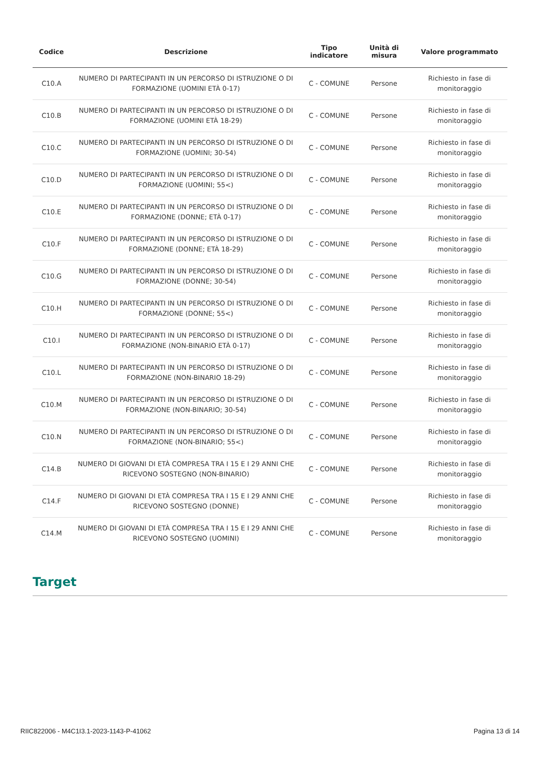| Codice | Descrizione | Tipo indicatore | Unità di misura | Valore programmato |
| --- | --- | --- | --- | --- |
| C10.A | NUMERO DI PARTECIPANTI IN UN PERCORSO DI ISTRUZIONE O DI FORMAZIONE (UOMINI ETÀ 0-17) | C - COMUNE | Persone | Richiesto in fase di monitoraggio |
| C10.B | NUMERO DI PARTECIPANTI IN UN PERCORSO DI ISTRUZIONE O DI FORMAZIONE (UOMINI ETÀ 18-29) | C - COMUNE | Persone | Richiesto in fase di monitoraggio |
| C10.C | NUMERO DI PARTECIPANTI IN UN PERCORSO DI ISTRUZIONE O DI FORMAZIONE (UOMINI; 30-54) | C - COMUNE | Persone | Richiesto in fase di monitoraggio |
| C10.D | NUMERO DI PARTECIPANTI IN UN PERCORSO DI ISTRUZIONE O DI FORMAZIONE (UOMINI; 55<) | C - COMUNE | Persone | Richiesto in fase di monitoraggio |
| C10.E | NUMERO DI PARTECIPANTI IN UN PERCORSO DI ISTRUZIONE O DI FORMAZIONE (DONNE; ETÀ 0-17) | C - COMUNE | Persone | Richiesto in fase di monitoraggio |
| C10.F | NUMERO DI PARTECIPANTI IN UN PERCORSO DI ISTRUZIONE O DI FORMAZIONE (DONNE; ETÀ 18-29) | C - COMUNE | Persone | Richiesto in fase di monitoraggio |
| C10.G | NUMERO DI PARTECIPANTI IN UN PERCORSO DI ISTRUZIONE O DI FORMAZIONE (DONNE; 30-54) | C - COMUNE | Persone | Richiesto in fase di monitoraggio |
| C10.H | NUMERO DI PARTECIPANTI IN UN PERCORSO DI ISTRUZIONE O DI FORMAZIONE (DONNE; 55<) | C - COMUNE | Persone | Richiesto in fase di monitoraggio |
| C10.I | NUMERO DI PARTECIPANTI IN UN PERCORSO DI ISTRUZIONE O DI FORMAZIONE (NON-BINARIO ETÀ 0-17) | C - COMUNE | Persone | Richiesto in fase di monitoraggio |
| C10.L | NUMERO DI PARTECIPANTI IN UN PERCORSO DI ISTRUZIONE O DI FORMAZIONE (NON-BINARIO 18-29) | C - COMUNE | Persone | Richiesto in fase di monitoraggio |
| C10.M | NUMERO DI PARTECIPANTI IN UN PERCORSO DI ISTRUZIONE O DI FORMAZIONE (NON-BINARIO; 30-54) | C - COMUNE | Persone | Richiesto in fase di monitoraggio |
| C10.N | NUMERO DI PARTECIPANTI IN UN PERCORSO DI ISTRUZIONE O DI FORMAZIONE (NON-BINARIO; 55<) | C - COMUNE | Persone | Richiesto in fase di monitoraggio |
| C14.B | NUMERO DI GIOVANI DI ETÀ COMPRESA TRA I 15 E I 29 ANNI CHE RICEVONO SOSTEGNO (NON-BINARIO) | C - COMUNE | Persone | Richiesto in fase di monitoraggio |
| C14.F | NUMERO DI GIOVANI DI ETÀ COMPRESA TRA I 15 E I 29 ANNI CHE RICEVONO SOSTEGNO (DONNE) | C - COMUNE | Persone | Richiesto in fase di monitoraggio |
| C14.M | NUMERO DI GIOVANI DI ETÀ COMPRESA TRA I 15 E I 29 ANNI CHE RICEVONO SOSTEGNO (UOMINI) | C - COMUNE | Persone | Richiesto in fase di monitoraggio |
Target
RIIC822006 - M4C1I3.1-2023-1143-P-41062 Pagina 13 di 14